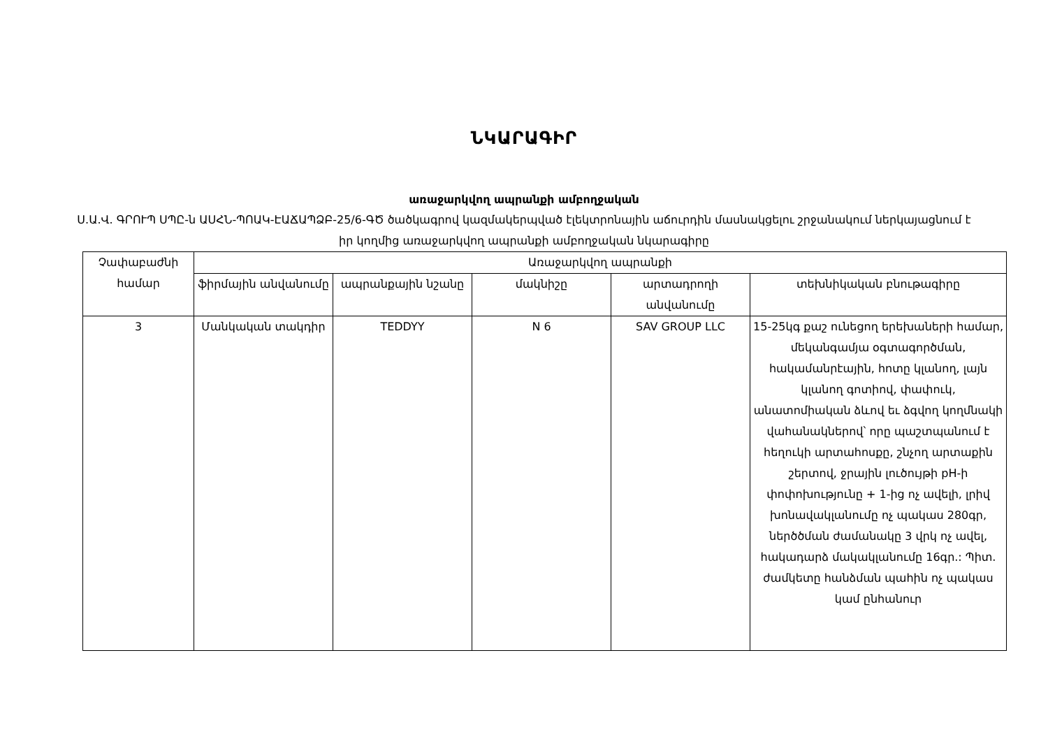ՆԿԱՐԱԳԻՐ
առաջարկվող ապրանքի ամբողջական
Ս.Ա.Վ. ԳՐՈՒՊ ՍՊԸ-ն ԱՍՀՆ-ՊՈԱԿ-ԷԱՃԱՊՁԲ-25/6-ԳԾ ծածկագրով կազմակերպված էլեկտրոնային աճուրդին մասնակցելու շրջանակում ներկայացնում է իր կողմից առաջարկվող ապրանքի ամբողջական նկարագիրը
| Չափաբաժնի համար | Առաջարկվող ապրանքի | | | | |
| --- | --- | --- | --- | --- | --- |
| | ֆիրմային անվանումը | ապրանքային նշանը | մակնիշը | արտադրողի անվանումը | տեխնիկական բնութագիրը |
| 3 | Մանկական տակդիր | TEDDYY | N 6 | SAV GROUP LLC | 15-25կգ քաշ ունեցող երեխաների համար, մեկանգամյա օգտագործման, հակամանրէային, հոտը կլանող, լայն կլանող գոտիով, փափուկ, անատոմիական ձևով եւ ձգվող կողմնակի վահանակներով՝ որը պաշտպանում է հեղուկի արտահոսքը, շնչող արտաքին շերտով, ջրային լուծույթի pH-ի փոփոխությունը + 1-ից ոչ ավելի, լրիվ խոնավակլանումը ոչ պակաս 280գր, ներծծման ժամանակը 3 վրկ ոչ ավել, հակադարձ մակակլանումը 16գր.: Պիտ. ժամկետը հանձման պահին ոչ պակաս կամ ընհանուր |